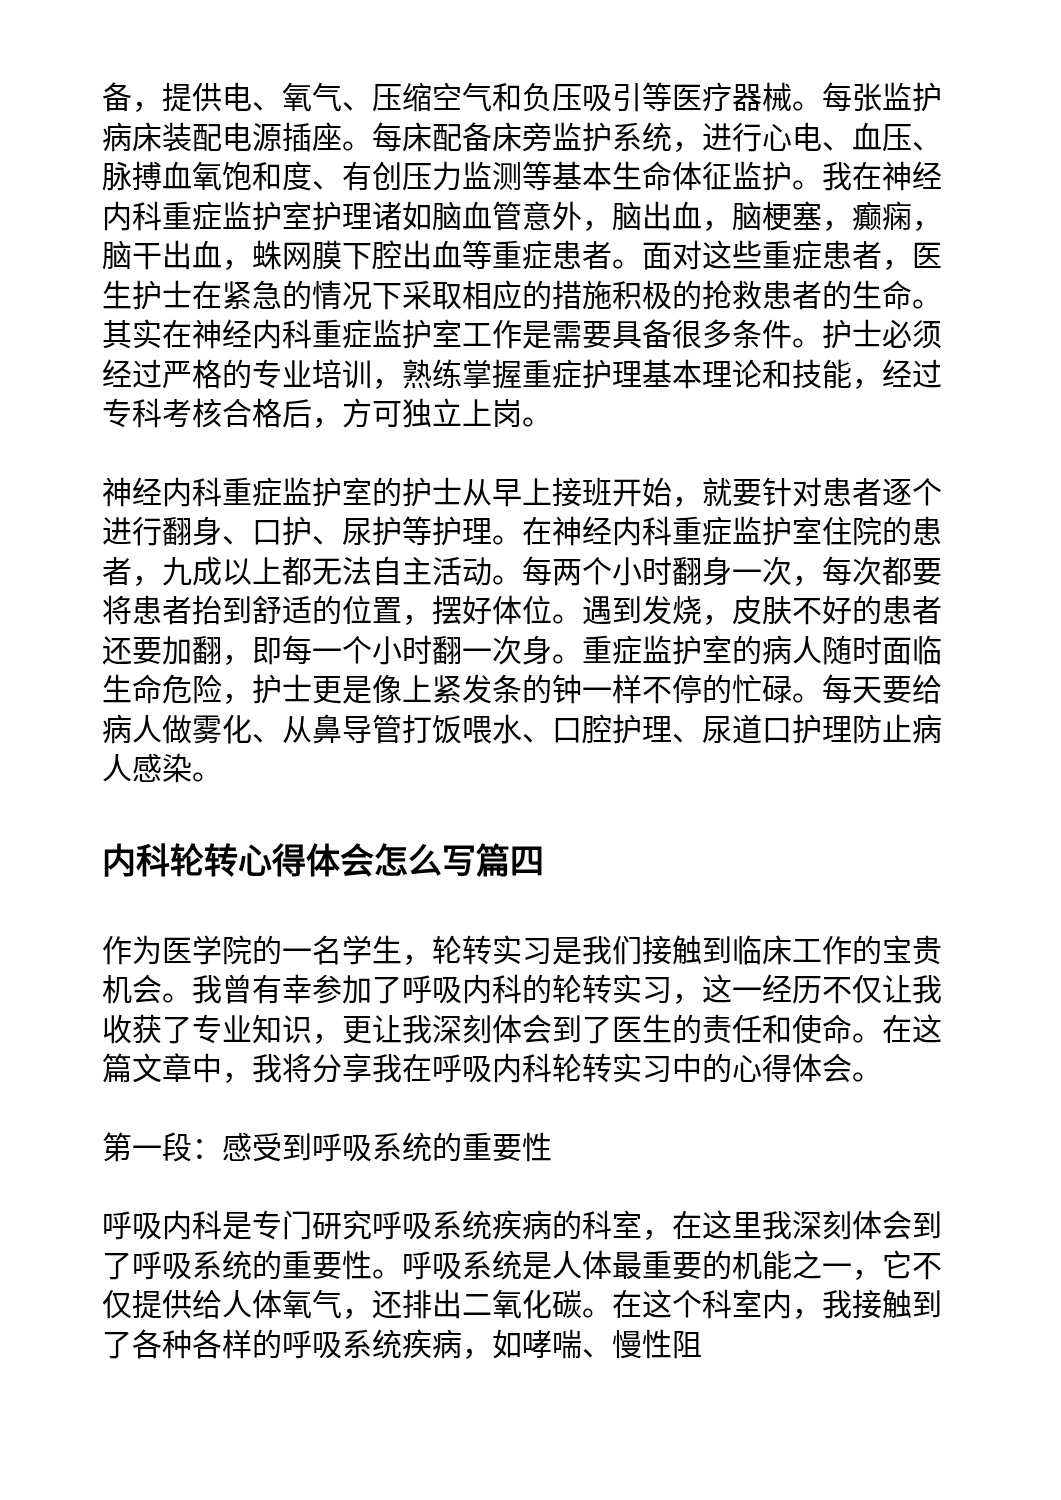备，提供电、氧气、压缩空气和负压吸引等医疗器械。每张监护病床装配电源插座。每床配备床旁监护系统，进行心电、血压、脉搏血氧饱和度、有创压力监测等基本生命体征监护。我在神经内科重症监护室护理诸如脑血管意外，脑出血，脑梗塞，癫痫，脑干出血，蛛网膜下腔出血等重症患者。面对这些重症患者，医生护士在紧急的情况下采取相应的措施积极的抢救患者的生命。其实在神经内科重症监护室工作是需要具备很多条件。护士必须经过严格的专业培训，熟练掌握重症护理基本理论和技能，经过专科考核合格后，方可独立上岗。
神经内科重症监护室的护士从早上接班开始，就要针对患者逐个进行翻身、口护、尿护等护理。在神经内科重症监护室住院的患者，九成以上都无法自主活动。每两个小时翻身一次，每次都要将患者抬到舒适的位置，摆好体位。遇到发烧，皮肤不好的患者还要加翻，即每一个小时翻一次身。重症监护室的病人随时面临生命危险，护士更是像上紧发条的钟一样不停的忙碌。每天要给病人做雾化、从鼻导管打饭喂水、口腔护理、尿道口护理防止病人感染。
内科轮转心得体会怎么写篇四
作为医学院的一名学生，轮转实习是我们接触到临床工作的宝贵机会。我曾有幸参加了呼吸内科的轮转实习，这一经历不仅让我收获了专业知识，更让我深刻体会到了医生的责任和使命。在这篇文章中，我将分享我在呼吸内科轮转实习中的心得体会。
第一段：感受到呼吸系统的重要性
呼吸内科是专门研究呼吸系统疾病的科室，在这里我深刻体会到了呼吸系统的重要性。呼吸系统是人体最重要的机能之一，它不仅提供给人体氧气，还排出二氧化碳。在这个科室内，我接触到了各种各样的呼吸系统疾病，如哮喘、慢性阻